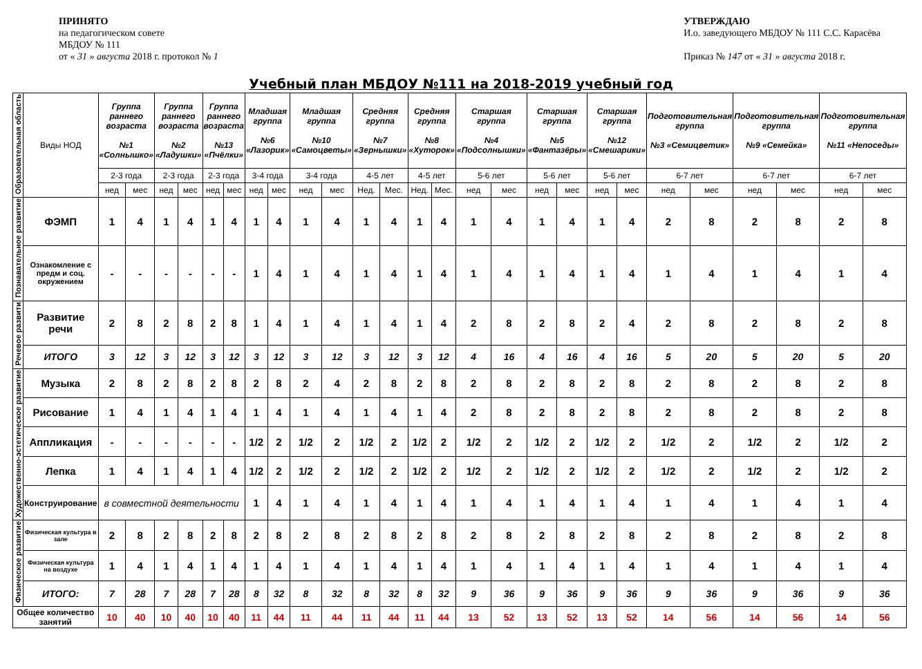ПРИНЯТО
на педагогическом совете
МБДОУ № 111
от « 31 » августа 2018 г. протокол № 1
УТВЕРЖДАЮ
И.о. заведующего МБДОУ № 111 С.С. Карасёва
Приказ № 147 от « 31 » августа 2018 г.
Учебный план МБДОУ №111 на 2018-2019 учебный год
| Образовательная область | Виды НОД | Группа раннего возраста №1 «Солнышко» | | Группа раннего возраста №2 «Ладушки» | | Группа раннего возраста №13 «Пчёлки» | | Младшая группа №6 «Лазорик» | | Младшая группа №10 «Самоцветы» | | Средняя группа №7 «Зернышки» | | Средняя группа №8 «Хуторок» | | Старшая группа №4 «Подсолнышки» | | Старшая группа №5 «Фантазёры» | | Старшая группа №12 «Смешарики» | | Подготовительная группа №3 «Семицветик» | | Подготовительная группа №9 «Семейка» | | Подготовительная группа №11 «Непоседы» | |
| | | 2-3 года | | 2-3 года | | 2-3 года | | 3-4 года | | 3-4 года | | 4-5 лет | | 4-5 лет | | 5-6 лет | | 5-6 лет | | 5-6 лет | | 6-7 лет | | 6-7 лет | | 6-7 лет | |
| | | нед | мес | нед | мес | нед | мес | нед | мес | нед | мес | Нед. | Мес. | Нед. | Мес. | нед | мес | нед | мес | нед | мес | нед | мес | нед | мес | нед | мес |
| Познавательное развитие | ФЭМП | 1 | 4 | 1 | 4 | 1 | 4 | 1 | 4 | 1 | 4 | 1 | 4 | 1 | 4 | 1 | 4 | 1 | 4 | 1 | 4 | 2 | 8 | 2 | 8 | 2 | 8 |
| | Ознакомление с предм и соц. окружением | - | - | - | - | - | - | 1 | 4 | 1 | 4 | 1 | 4 | 1 | 4 | 1 | 4 | 1 | 4 | 1 | 4 | 1 | 4 | 1 | 4 | 1 | 4 |
| Речевое развити | Развитие речи | 2 | 8 | 2 | 8 | 2 | 8 | 1 | 4 | 1 | 4 | 1 | 4 | 1 | 4 | 2 | 8 | 2 | 8 | 2 | 4 | 2 | 8 | 2 | 8 | 2 | 8 |
| | ИТОГО | 3 | 12 | 3 | 12 | 3 | 12 | 3 | 12 | 3 | 12 | 3 | 12 | 3 | 12 | 4 | 16 | 4 | 16 | 4 | 16 | 5 | 20 | 5 | 20 | 5 | 20 |
| Художественно-эстетическое развитие | Музыка | 2 | 8 | 2 | 8 | 2 | 8 | 2 | 8 | 2 | 4 | 2 | 8 | 2 | 8 | 2 | 8 | 2 | 8 | 2 | 8 | 2 | 8 | 2 | 8 | 2 | 8 |
| | Рисование | 1 | 4 | 1 | 4 | 1 | 4 | 1 | 4 | 1 | 4 | 1 | 4 | 1 | 4 | 2 | 8 | 2 | 8 | 2 | 8 | 2 | 8 | 2 | 8 | 2 | 8 |
| | Аппликация | - | - | - | - | - | - | 1/2 | 2 | 1/2 | 2 | 1/2 | 2 | 1/2 | 2 | 1/2 | 2 | 1/2 | 2 | 1/2 | 2 | 1/2 | 2 | 1/2 | 2 | 1/2 | 2 |
| | Лепка | 1 | 4 | 1 | 4 | 1 | 4 | 1/2 | 2 | 1/2 | 2 | 1/2 | 2 | 1/2 | 2 | 1/2 | 2 | 1/2 | 2 | 1/2 | 2 | 1/2 | 2 | 1/2 | 2 | 1/2 | 2 |
| | Конструирование | в совместной деятельности | | | | | | 1 | 4 | 1 | 4 | 1 | 4 | 1 | 4 | 1 | 4 | 1 | 4 | 1 | 4 | 1 | 4 | 1 | 4 | 1 | 4 |
| Физическое развитие | Физическая культура в зале | 2 | 8 | 2 | 8 | 2 | 8 | 2 | 8 | 2 | 8 | 2 | 8 | 2 | 8 | 2 | 8 | 2 | 8 | 2 | 8 | 2 | 8 | 2 | 8 | 2 | 8 |
| | Физическая культура на воздухе | 1 | 4 | 1 | 4 | 1 | 4 | 1 | 4 | 1 | 4 | 1 | 4 | 1 | 4 | 1 | 4 | 1 | 4 | 1 | 4 | 1 | 4 | 1 | 4 | 1 | 4 |
| | ИТОГО: | 7 | 28 | 7 | 28 | 7 | 28 | 8 | 32 | 8 | 32 | 8 | 32 | 8 | 32 | 9 | 36 | 9 | 36 | 9 | 36 | 9 | 36 | 9 | 36 | 9 | 36 |
| Общее количество занятий | | 10 | 40 | 10 | 40 | 10 | 40 | 11 | 44 | 11 | 44 | 11 | 44 | 11 | 44 | 13 | 52 | 13 | 52 | 13 | 52 | 14 | 56 | 14 | 56 | 14 | 56 |